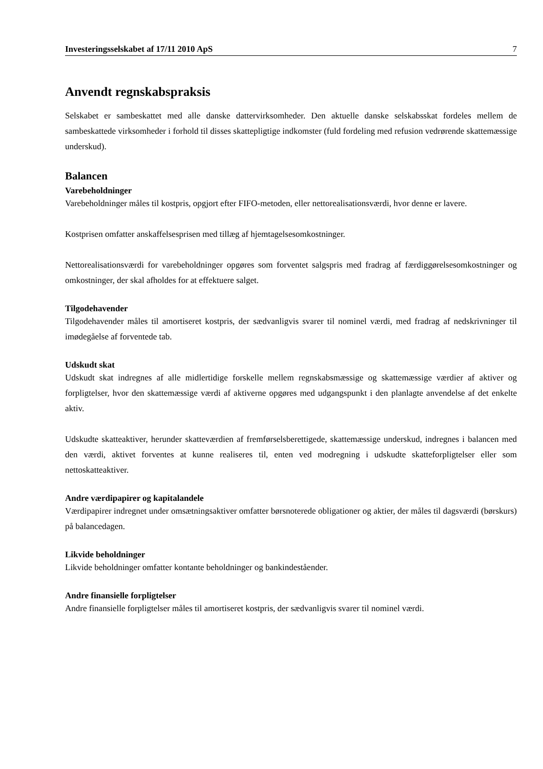Investeringsselskabet af 17/11 2010 ApS 7
Anvendt regnskabspraksis
Selskabet er sambeskattet med alle danske dattervirksomheder. Den aktuelle danske selskabsskat fordeles mellem de sambeskattede virksomheder i forhold til disses skattepligtige indkomster (fuld fordeling med refusion vedrørende skattemæssige underskud).
Balancen
Varebeholdninger
Varebeholdninger måles til kostpris, opgjort efter FIFO-metoden, eller nettorealisationsværdi, hvor denne er lavere.
Kostprisen omfatter anskaffelsesprisen med tillæg af hjemtagelsesomkostninger.
Nettorealisationsværdi for varebeholdninger opgøres som forventet salgspris med fradrag af færdiggørelsesomkostninger og omkostninger, der skal afholdes for at effektuere salget.
Tilgodehavender
Tilgodehavender måles til amortiseret kostpris, der sædvanligvis svarer til nominel værdi, med fradrag af nedskrivninger til imødegåelse af forventede tab.
Udskudt skat
Udskudt skat indregnes af alle midlertidige forskelle mellem regnskabsmæssige og skattemæssige værdier af aktiver og forpligtelser, hvor den skattemæssige værdi af aktiverne opgøres med udgangspunkt i den planlagte anvendelse af det enkelte aktiv.
Udskudte skatteaktiver, herunder skatteværdien af fremførselsberettigede, skattemæssige underskud, indregnes i balancen med den værdi, aktivet forventes at kunne realiseres til, enten ved modregning i udskudte skatteforpligtelser eller som nettoskatteaktiver.
Andre værdipapirer og kapitalandele
Værdipapirer indregnet under omsætningsaktiver omfatter børsnoterede obligationer og aktier, der måles til dagsværdi (børskurs) på balancedagen.
Likvide beholdninger
Likvide beholdninger omfatter kontante beholdninger og bankindeståender.
Andre finansielle forpligtelser
Andre finansielle forpligtelser måles til amortiseret kostpris, der sædvanligvis svarer til nominel værdi.